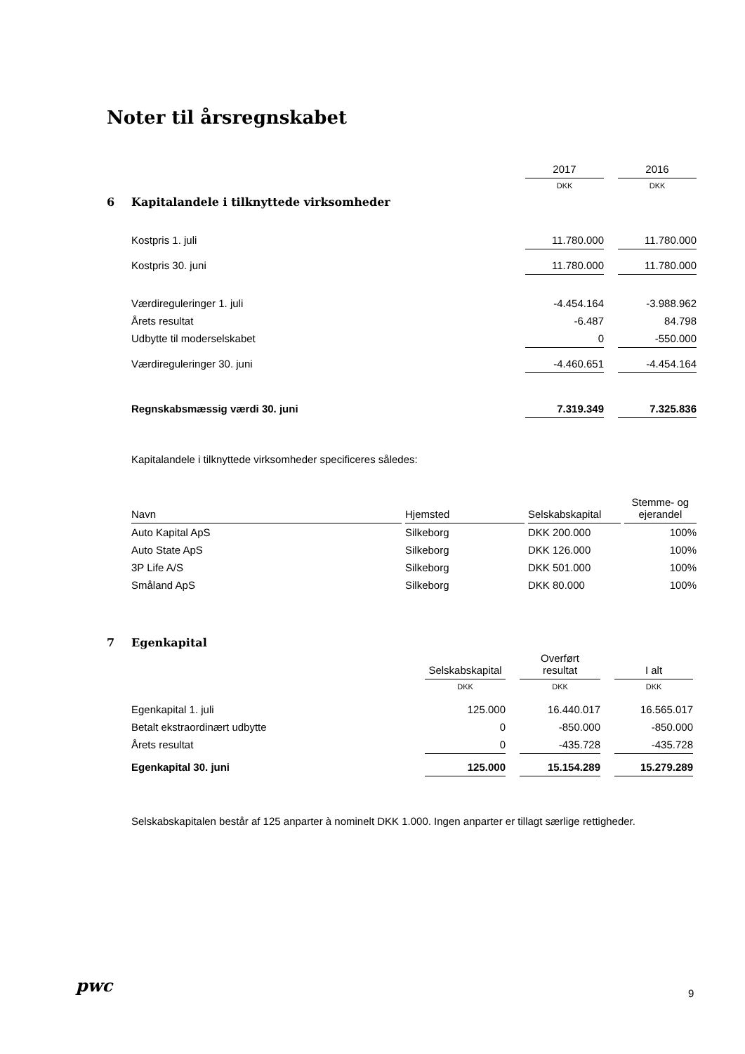Noter til årsregnskabet
| | | 2017 | | 2016 |
| | | DKK | | DKK |
| 6 Kapitalandele i tilknyttede virksomheder | | | | |
| | Kostpris 1. juli | 11.780.000 | | 11.780.000 |
| | Kostpris 30. juni | 11.780.000 | | 11.780.000 |
| | Værdireguleringer 1. juli | -4.454.164 | | -3.988.962 |
| | Årets resultat | -6.487 | | 84.798 |
| | Udbytte til moderselskabet | 0 | | -550.000 |
| | Værdireguleringer 30. juni | -4.460.651 | | -4.454.164 |
| | Regnskabsmæssig værdi 30. juni | 7.319.349 | | 7.325.836 |
Kapitalandele i tilknyttede virksomheder specificeres således:
| Navn | | Hjemsted | | Selskabskapital | | Stemme- og ejerandel |
| --- | --- | --- | --- | --- | --- | --- |
| Auto Kapital ApS | | Silkeborg | | DKK 200.000 | | 100% |
| Auto State ApS | | Silkeborg | | DKK 126.000 | | 100% |
| 3P Life A/S | | Silkeborg | | DKK 501.000 | | 100% |
| Småland ApS | | Silkeborg | | DKK 80.000 | | 100% |
7 Egenkapital
| | Selskabskapital | | Overført resultat | | I alt |
| | DKK | | DKK | | DKK |
| Egenkapital 1. juli | 125.000 | | 16.440.017 | | 16.565.017 |
| Betalt ekstraordinært udbytte | 0 | | -850.000 | | -850.000 |
| Årets resultat | 0 | | -435.728 | | -435.728 |
| Egenkapital 30. juni | 125.000 | | 15.154.289 | | 15.279.289 |
Selskabskapitalen består af 125 anparter à nominelt DKK 1.000. Ingen anparter er tillagt særlige rettigheder.
pwc 9